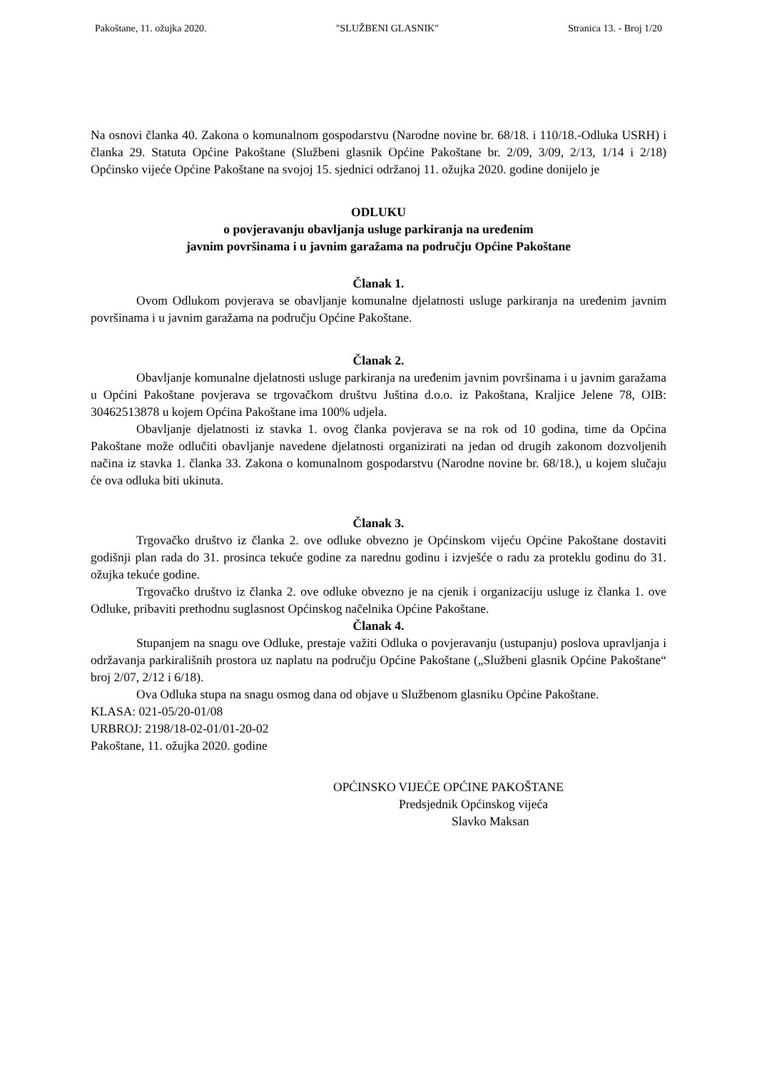Pakoštane, 11. ožujka 2020. "SLUŽBENI GLASNIK" Stranica 13. - Broj 1/20
Na osnovi članka 40. Zakona o komunalnom gospodarstvu (Narodne novine br. 68/18. i 110/18.-Odluka USRH) i članka 29. Statuta Općine Pakoštane (Službeni glasnik Općine Pakoštane br. 2/09, 3/09, 2/13, 1/14 i 2/18) Općinsko vijeće Općine Pakoštane na svojoj 15. sjednici održanoj 11. ožujka 2020. godine donijelo je
ODLUKU
o povjeravanju obavljanja usluge parkiranja na uređenim
javnim površinama i u javnim garažama na području Općine Pakoštane
Članak 1.
Ovom Odlukom povjerava se obavljanje komunalne djelatnosti usluge parkiranja na uređenim javnim površinama i u javnim garažama na području Općine Pakoštane.
Članak 2.
Obavljanje komunalne djelatnosti usluge parkiranja na uređenim javnim površinama i u javnim garažama u Općini Pakoštane povjerava se trgovačkom društvu Juština d.o.o. iz Pakoštana, Kraljice Jelene 78, OIB: 30462513878 u kojem Općina Pakoštane ima 100% udjela.
Obavljanje djelatnosti iz stavka 1. ovog članka povjerava se na rok od 10 godina, time da Općina Pakoštane može odlučiti obavljanje navedene djelatnosti organizirati na jedan od drugih zakonom dozvoljenih načina iz stavka 1. članka 33. Zakona o komunalnom gospodarstvu (Narodne novine br. 68/18.), u kojem slučaju će ova odluka biti ukinuta.
Članak 3.
Trgovačko društvo iz članka 2. ove odluke obvezno je Općinskom vijeću Općine Pakoštane dostaviti godišnji plan rada do 31. prosinca tekuće godine za narednu godinu i izvješće o radu za proteklu godinu do 31. ožujka tekuće godine.
Trgovačko društvo iz članka 2. ove odluke obvezno je na cjenik i organizaciju usluge iz članka 1. ove Odluke, pribaviti prethodnu suglasnost Općinskog načelnika Općine Pakoštane.
Članak 4.
Stupanjem na snagu ove Odluke, prestaje važiti Odluka o povjeravanju (ustupanju) poslova upravljanja i održavanja parkirališnih prostora uz naplatu na području Općine Pakoštane („Službeni glasnik Općine Pakoštane“ broj 2/07, 2/12 i 6/18).
Ova Odluka stupa na snagu osmog dana od objave u Službenom glasniku Općine Pakoštane.
KLASA: 021-05/20-01/08
URBROJ: 2198/18-02-01/01-20-02
Pakoštane, 11. ožujka 2020. godine
OPĆINSKO VIJEĆE OPĆINE PAKOŠTANE
Predsjednik Općinskog vijeća
Slavko Maksan